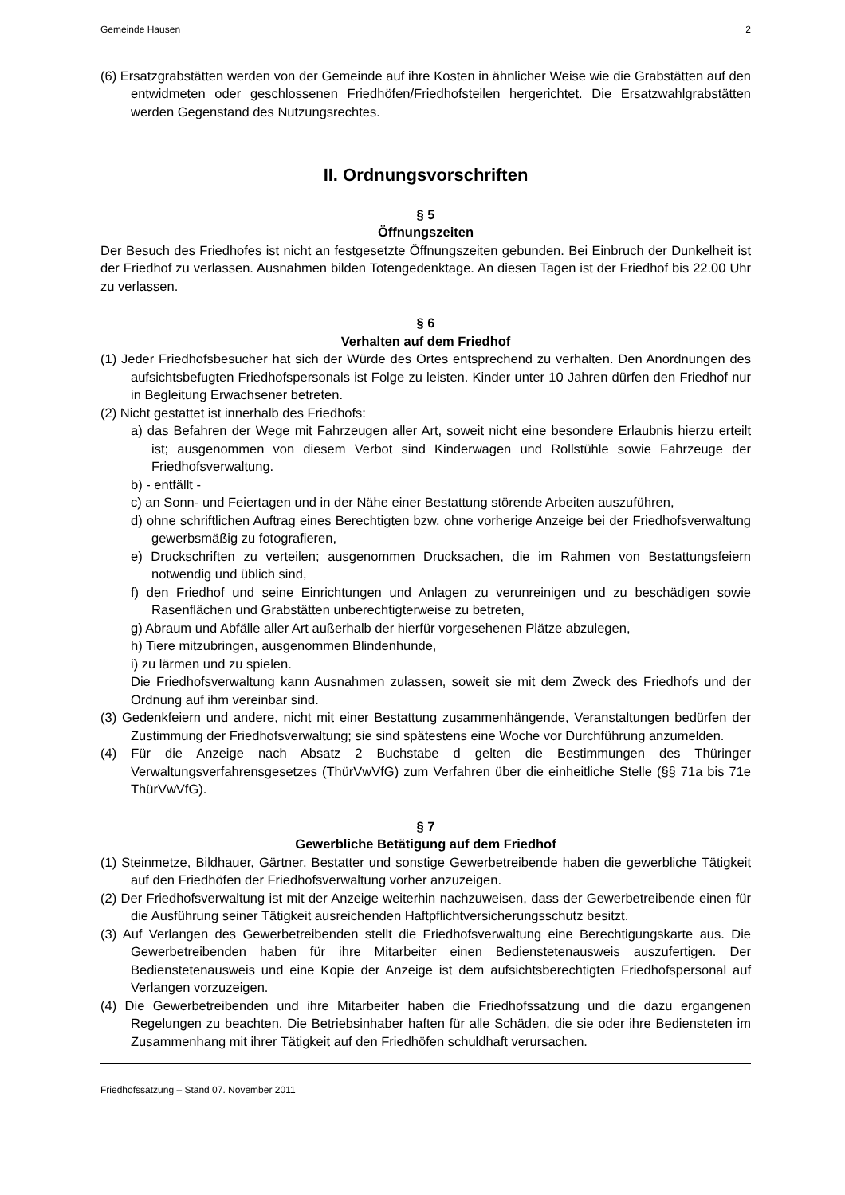Gemeinde Hausen 2
(6) Ersatzgrabstätten werden von der Gemeinde auf ihre Kosten in ähnlicher Weise wie die Grabstätten auf den entwidmeten oder geschlossenen Friedhöfen/Friedhofsteilen hergerichtet. Die Ersatzwahlgrabstätten werden Gegenstand des Nutzungsrechtes.
II. Ordnungsvorschriften
§ 5
Öffnungszeiten
Der Besuch des Friedhofes ist nicht an festgesetzte Öffnungszeiten gebunden. Bei Einbruch der Dunkelheit ist der Friedhof zu verlassen. Ausnahmen bilden Totengedenktage. An diesen Tagen ist der Friedhof bis 22.00 Uhr zu verlassen.
§ 6
Verhalten auf dem Friedhof
(1) Jeder Friedhofsbesucher hat sich der Würde des Ortes entsprechend zu verhalten. Den Anordnungen des aufsichtsbefugten Friedhofspersonals ist Folge zu leisten. Kinder unter 10 Jahren dürfen den Friedhof nur in Begleitung Erwachsener betreten.
(2) Nicht gestattet ist innerhalb des Friedhofs:
a) das Befahren der Wege mit Fahrzeugen aller Art, soweit nicht eine besondere Erlaubnis hierzu erteilt ist; ausgenommen von diesem Verbot sind Kinderwagen und Rollstühle sowie Fahrzeuge der Friedhofsverwaltung.
b) - entfällt -
c) an Sonn- und Feiertagen und in der Nähe einer Bestattung störende Arbeiten auszuführen,
d) ohne schriftlichen Auftrag eines Berechtigten bzw. ohne vorherige Anzeige bei der Friedhofsverwaltung gewerbsmäßig zu fotografieren,
e) Druckschriften zu verteilen; ausgenommen Drucksachen, die im Rahmen von Bestattungsfeiern notwendig und üblich sind,
f) den Friedhof und seine Einrichtungen und Anlagen zu verunreinigen und zu beschädigen sowie Rasenflächen und Grabstätten unberechtigterweise zu betreten,
g) Abraum und Abfälle aller Art außerhalb der hierfür vorgesehenen Plätze abzulegen,
h) Tiere mitzubringen, ausgenommen Blindenhunde,
i) zu lärmen und zu spielen.
Die Friedhofsverwaltung kann Ausnahmen zulassen, soweit sie mit dem Zweck des Friedhofs und der Ordnung auf ihm vereinbar sind.
(3) Gedenkfeiern und andere, nicht mit einer Bestattung zusammenhängende, Veranstaltungen bedürfen der Zustimmung der Friedhofsverwaltung; sie sind spätestens eine Woche vor Durchführung anzumelden.
(4) Für die Anzeige nach Absatz 2 Buchstabe d gelten die Bestimmungen des Thüringer Verwaltungsverfahrensgesetzes (ThürVwVfG) zum Verfahren über die einheitliche Stelle (§§ 71a bis 71e ThürVwVfG).
§ 7
Gewerbliche Betätigung auf dem Friedhof
(1) Steinmetze, Bildhauer, Gärtner, Bestatter und sonstige Gewerbetreibende haben die gewerbliche Tätigkeit auf den Friedhöfen der Friedhofsverwaltung vorher anzuzeigen.
(2) Der Friedhofsverwaltung ist mit der Anzeige weiterhin nachzuweisen, dass der Gewerbetreibende einen für die Ausführung seiner Tätigkeit ausreichenden Haftpflichtversicherungsschutz besitzt.
(3) Auf Verlangen des Gewerbetreibenden stellt die Friedhofsverwaltung eine Berechtigungskarte aus. Die Gewerbetreibenden haben für ihre Mitarbeiter einen Bedienstetenausweis auszufertigen. Der Bedienstetenausweis und eine Kopie der Anzeige ist dem aufsichtsberechtigten Friedhofspersonal auf Verlangen vorzuzeigen.
(4) Die Gewerbetreibenden und ihre Mitarbeiter haben die Friedhofssatzung und die dazu ergangenen Regelungen zu beachten. Die Betriebsinhaber haften für alle Schäden, die sie oder ihre Bediensteten im Zusammenhang mit ihrer Tätigkeit auf den Friedhöfen schuldhaft verursachen.
Friedhofssatzung – Stand 07. November 2011